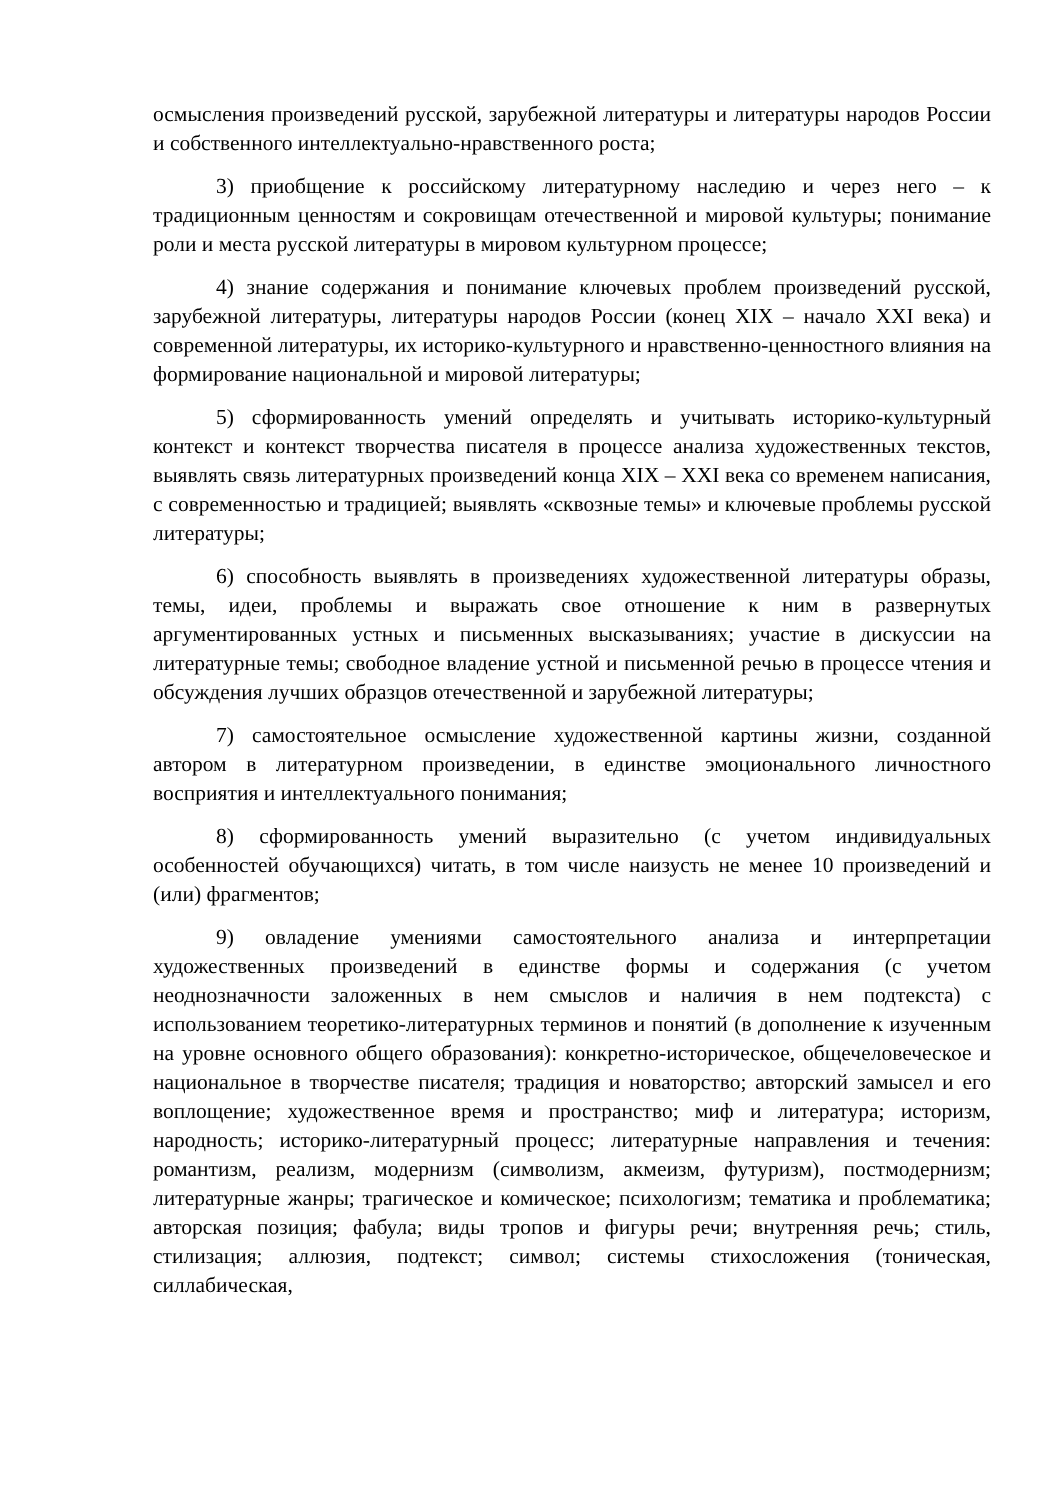осмысления произведений русской, зарубежной литературы и литературы народов России и собственного интеллектуально-нравственного роста;
3) приобщение к российскому литературному наследию и через него – к традиционным ценностям и сокровищам отечественной и мировой культуры; понимание роли и места русской литературы в мировом культурном процессе;
4) знание содержания и понимание ключевых проблем произведений русской, зарубежной литературы, литературы народов России (конец XIX – начало XXI века) и современной литературы, их историко-культурного и нравственно-ценностного влияния на формирование национальной и мировой литературы;
5) сформированность умений определять и учитывать историко-культурный контекст и контекст творчества писателя в процессе анализа художественных текстов, выявлять связь литературных произведений конца XIX – XXI века со временем написания, с современностью и традицией; выявлять «сквозные темы» и ключевые проблемы русской литературы;
6) способность выявлять в произведениях художественной литературы образы, темы, идеи, проблемы и выражать свое отношение к ним в развернутых аргументированных устных и письменных высказываниях; участие в дискуссии на литературные темы; свободное владение устной и письменной речью в процессе чтения и обсуждения лучших образцов отечественной и зарубежной литературы;
7) самостоятельное осмысление художественной картины жизни, созданной автором в литературном произведении, в единстве эмоционального личностного восприятия и интеллектуального понимания;
8) сформированность умений выразительно (с учетом индивидуальных особенностей обучающихся) читать, в том числе наизусть не менее 10 произведений и (или) фрагментов;
9) овладение умениями самостоятельного анализа и интерпретации художественных произведений в единстве формы и содержания (с учетом неоднозначности заложенных в нем смыслов и наличия в нем подтекста) с использованием теоретико-литературных терминов и понятий (в дополнение к изученным на уровне основного общего образования): конкретно-историческое, общечеловеческое и национальное в творчестве писателя; традиция и новаторство; авторский замысел и его воплощение; художественное время и пространство; миф и литература; историзм, народность; историко-литературный процесс; литературные направления и течения: романтизм, реализм, модернизм (символизм, акмеизм, футуризм), постмодернизм; литературные жанры; трагическое и комическое; психологизм; тематика и проблематика; авторская позиция; фабула; виды тропов и фигуры речи; внутренняя речь; стиль, стилизация; аллюзия, подтекст; символ; системы стихосложения (тоническая, силлабическая,